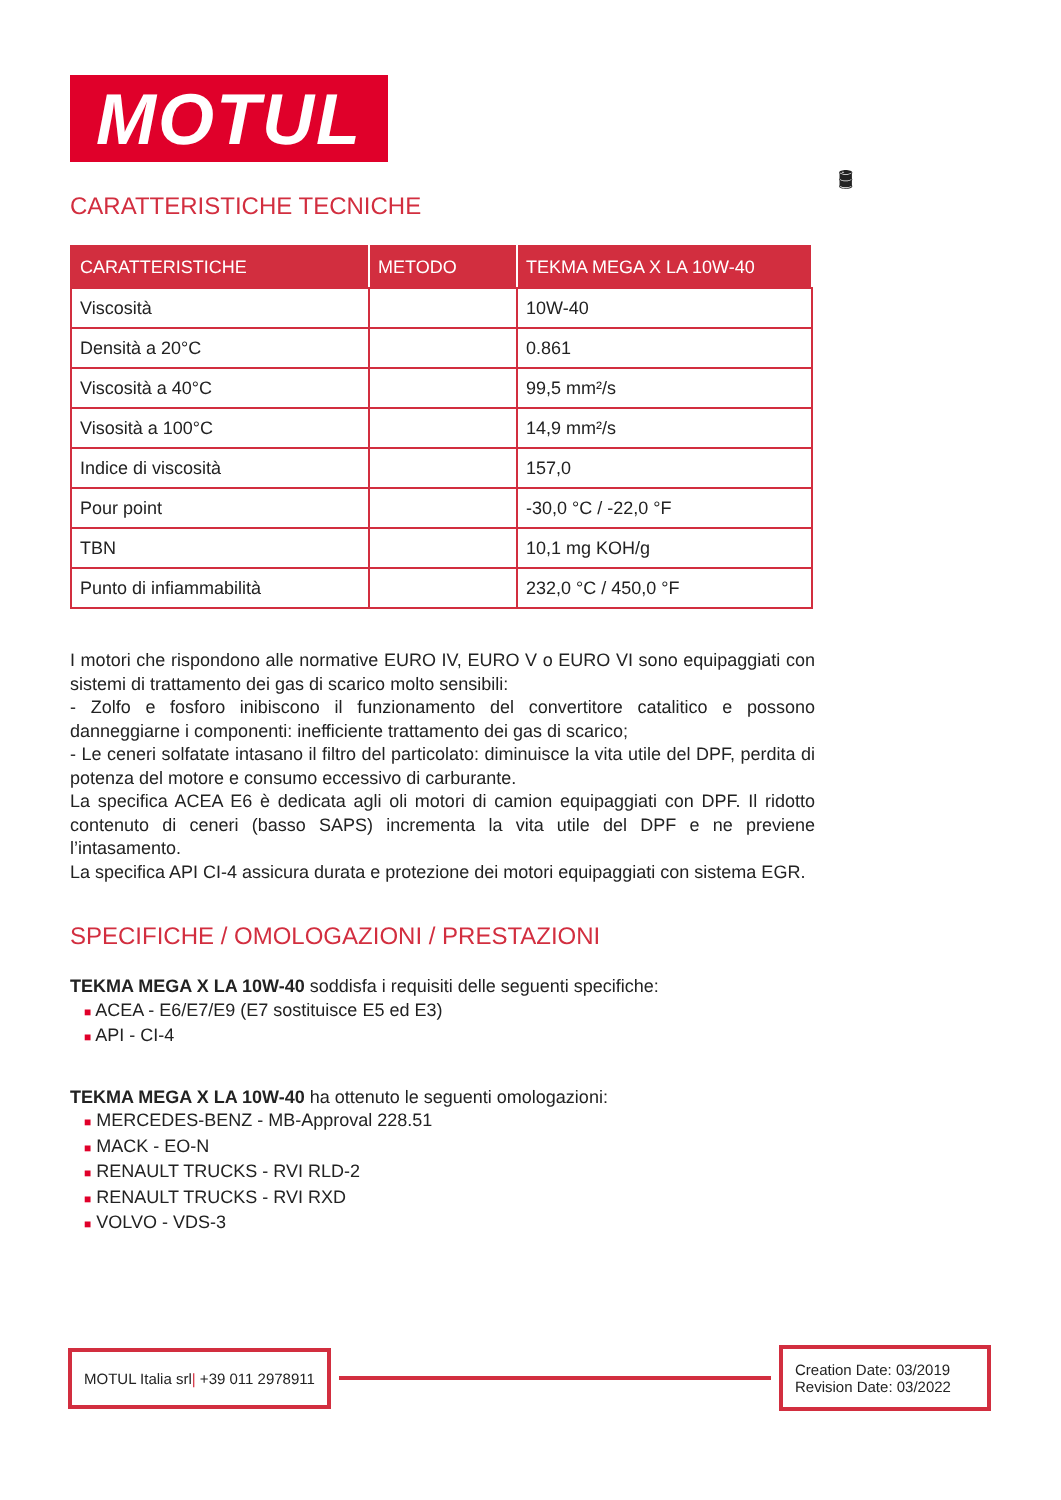🛢
MOTUL
CARATTERISTICHE TECNICHE
| CARATTERISTICHE | METODO | TEKMA MEGA X LA 10W-40 |
| --- | --- | --- |
| Viscosità | | 10W-40 |
| Densità a 20°C | | 0.861 |
| Viscosità a 40°C | | 99,5 mm²/s |
| Visosità a 100°C | | 14,9 mm²/s |
| Indice di viscosità | | 157,0 |
| Pour point | | -30,0 °C / -22,0 °F |
| TBN | | 10,1 mg KOH/g |
| Punto di infiammabilità | | 232,0 °C / 450,0 °F |
I motori che rispondono alle normative EURO IV, EURO V o EURO VI sono equipaggiati con sistemi di trattamento dei gas di scarico molto sensibili:
- Zolfo e fosforo inibiscono il funzionamento del convertitore catalitico e possono danneggiarne i componenti: inefficiente trattamento dei gas di scarico;
- Le ceneri solfatate intasano il filtro del particolato: diminuisce la vita utile del DPF, perdita di potenza del motore e consumo eccessivo di carburante.
La specifica ACEA E6 è dedicata agli oli motori di camion equipaggiati con DPF. Il ridotto contenuto di ceneri (basso SAPS) incrementa la vita utile del DPF e ne previene l’intasamento.
La specifica API CI-4 assicura durata e protezione dei motori equipaggiati con sistema EGR.
SPECIFICHE / OMOLOGAZIONI / PRESTAZIONI
TEKMA MEGA X LA 10W-40 soddisfa i requisiti delle seguenti specifiche:
■ ACEA - E6/E7/E9 (E7 sostituisce E5 ed E3)
■ API - CI-4
TEKMA MEGA X LA 10W-40 ha ottenuto le seguenti omologazioni:
■ MERCEDES-BENZ - MB-Approval 228.51
■ MACK - EO-N
■ RENAULT TRUCKS - RVI RLD-2
■ RENAULT TRUCKS - RVI RXD
■ VOLVO - VDS-3
MOTUL Italia srl| +39 011 2978911
Creation Date: 03/2019
Revision Date: 03/2022